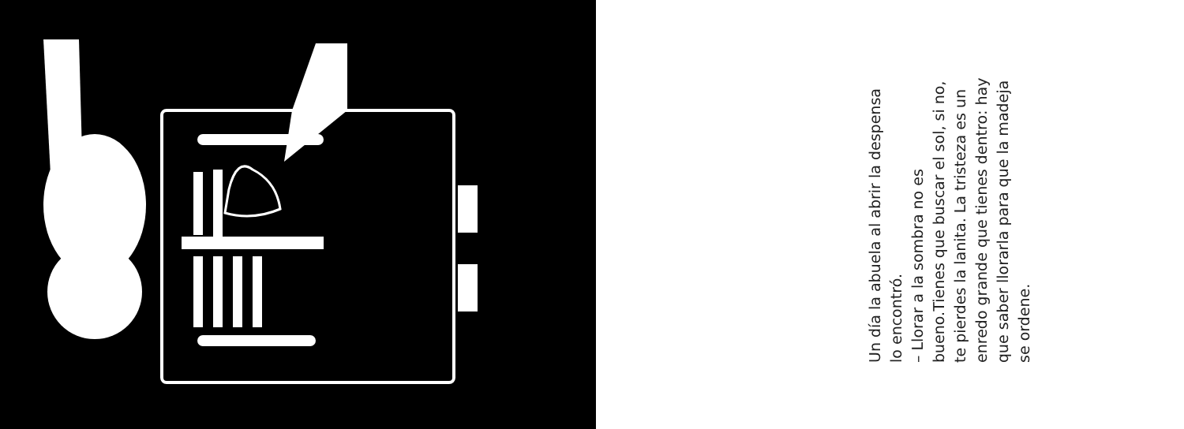Un día la abuela al abrir la despensa
lo encontró.
– Llorar a la sombra no es bueno.Tienes que buscar el sol, si no, te pierdes la lanita. La tristeza es un enredo grande que tienes dentro: hay que saber llorarla para que la madeja se ordene.